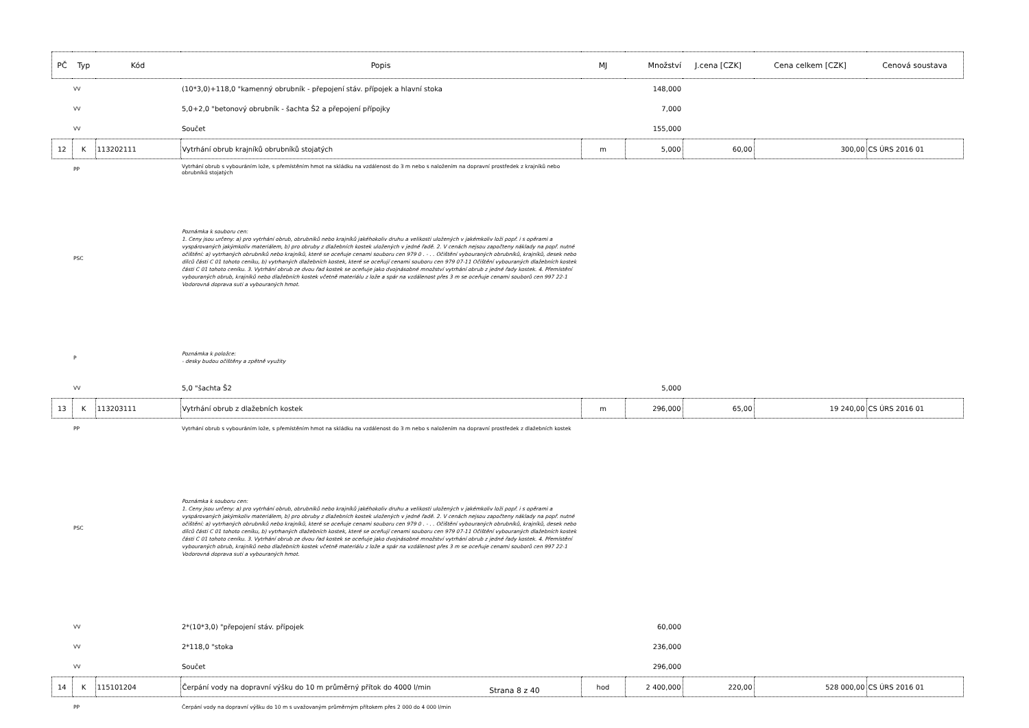| PČ | Typ | Kód | Popis | MJ | Množství | J.cena [CZK] | Cena celkem [CZK] | Cenová soustava |
| --- | --- | --- | --- | --- | --- | --- | --- | --- |
| | VV | | (10*3,0)+118,0 "kamenný obrubník - přepojení stáv. přípojek a hlavní stoka | | 148,000 | | | |
| | VV | | 5,0+2,0 "betonový obrubník - šachta Š2 a přepojení přípojky | | 7,000 | | | |
| | VV | | Součet | | 155,000 | | | |
| 12 | K | 113202111 | Vytrhání obrub krajníků obrubníků stojatých | m | 5,000 | 60,00 | 300,00 | CS ÚRS 2016 01 |
| | PP | | Vytrhání obrub s vybouráním lože, s přemístěním hmot na skládku na vzdálenost do 3 m nebo s naložením na dopravní prostředek z krajníků nebo obrubníků stojatých | | | | | |
| | PSC | | Poznámka k souboru cen: 1. Ceny jsou určeny: a) pro vytrhání obrub, obrubníků nebo krajníků jakéhokoliv druhu a velikosti uložených v jakémkoliv loži popř. i s opěrami a vyspárovaných jakýmkoliv materiálem, b) pro obruby z dlažebních kostek uložených v jedné řadě. 2. V cenách nejsou započteny náklady na popř. nutné očištění: a) vytrhaných obrubníků nebo krajníků, které se oceňuje cenami souboru cen 979 0 . - . . Očištění vybouraných obrubníků, krajníků, desek nebo dílců části C 01 tohoto ceníku, b) vytrhaných dlažebních kostek, které se oceňují cenami souboru cen 979 07-11 Očištění vybouraných dlažebních kostek části C 01 tohoto ceníku. 3. Vytrhání obrub ze dvou řad kostek se oceňuje jako dvojnásobné množství vytrhání obrub z jedné řady kostek. 4. Přemístění vybouraných obrub, krajníků nebo dlažebních kostek včetně materiálu z lože a spár na vzdálenost přes 3 m se oceňuje cenami souborů cen 997 22-1 Vodorovná doprava suti a vybouraných hmot. | | | | | |
| | P | | Poznámka k položce: - desky budou očištěny a zpětně využity | | | | | |
| | VV | | 5,0 "šachta Š2 | | 5,000 | | | |
| 13 | K | 113203111 | Vytrhání obrub z dlažebních kostek | m | 296,000 | 65,00 | 19 240,00 | CS ÚRS 2016 01 |
| | PP | | Vytrhání obrub s vybouráním lože, s přemístěním hmot na skládku na vzdálenost do 3 m nebo s naložením na dopravní prostředek z dlažebních kostek | | | | | |
| | PSC | | Poznámka k souboru cen: 1. Ceny jsou určeny: a) pro vytrhání obrub, obrubníků nebo krajníků jakéhokoliv druhu a velikosti uložených v jakémkoliv loži popř. i s opěrami a vyspárovaných jakýmkoliv materiálem, b) pro obruby z dlažebních kostek uložených v jedné řadě. 2. V cenách nejsou započteny náklady na popř. nutné očištění: a) vytrhaných obrubníků nebo krajníků, které se oceňuje cenami souboru cen 979 0 . - . . Očištění vybouraných obrubníků, krajníků, desek nebo dílců části C 01 tohoto ceníku, b) vytrhaných dlažebních kostek, které se oceňují cenami souboru cen 979 07-11 Očištění vybouraných dlažebních kostek části C 01 tohoto ceníku. 3. Vytrhání obrub ze dvou řad kostek se oceňuje jako dvojnásobné množství vytrhání obrub z jedné řady kostek. 4. Přemístění vybouraných obrub, krajníků nebo dlažebních kostek včetně materiálu z lože a spár na vzdálenost přes 3 m se oceňuje cenami souborů cen 997 22-1 Vodorovná doprava suti a vybouraných hmot. | | | | | |
| | VV | | 2*(10*3,0) "přepojení stáv. přípojek | | 60,000 | | | |
| | VV | | 2*118,0 "stoka | | 236,000 | | | |
| | VV | | Součet | | 296,000 | | | |
| 14 | K | 115101204 | Čerpání vody na dopravní výšku do 10 m průměrný přítok do 4000 l/min | hod | 2 400,000 | 220,00 | 528 000,00 | CS ÚRS 2016 01 |
| | PP | | Čerpání vody na dopravní výšku do 10 m s uvažovaným průměrným přítokem přes 2 000 do 4 000 l/min | | | | | |
Strana 8 z 40